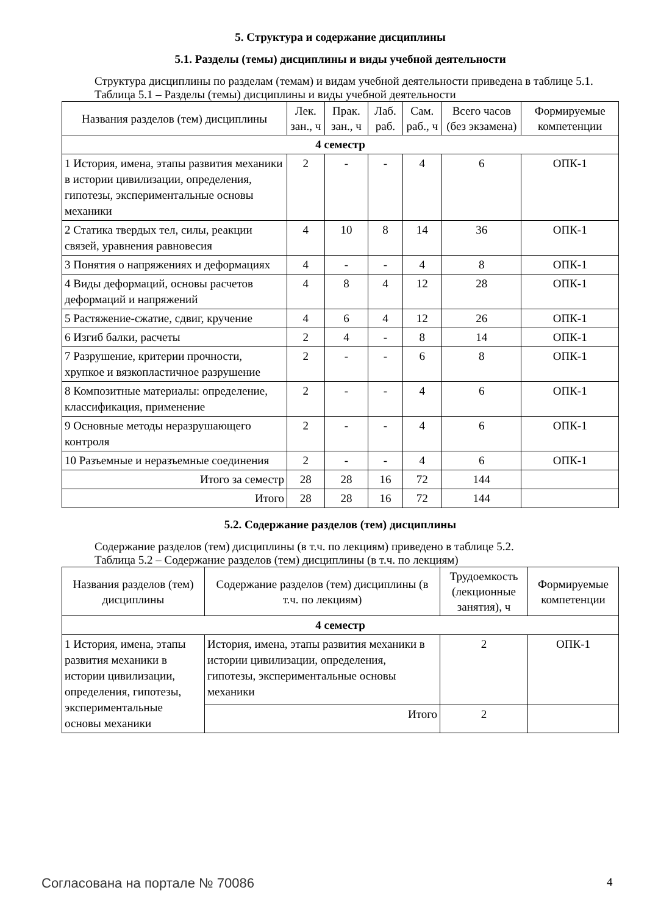5. Структура и содержание дисциплины
5.1. Разделы (темы) дисциплины и виды учебной деятельности
Структура дисциплины по разделам (темам) и видам учебной деятельности приведена в таблице 5.1.
Таблица 5.1 – Разделы (темы) дисциплины и виды учебной деятельности
| Названия разделов (тем) дисциплины | Лек. зан., ч | Прак. зан., ч | Лаб. раб. | Сам. раб., ч | Всего часов (без экзамена) | Формируемые компетенции |
| --- | --- | --- | --- | --- | --- | --- |
| 4 семестр | | | | | | |
| 1 История, имена, этапы развития механики в истории цивилизации, определения, гипотезы, экспериментальные основы механики | 2 | - | - | 4 | 6 | ОПК-1 |
| 2 Статика твердых тел, силы, реакции связей, уравнения равновесия | 4 | 10 | 8 | 14 | 36 | ОПК-1 |
| 3 Понятия о напряжениях и деформациях | 4 | - | - | 4 | 8 | ОПК-1 |
| 4 Виды деформаций, основы расчетов деформаций и напряжений | 4 | 8 | 4 | 12 | 28 | ОПК-1 |
| 5 Растяжение-сжатие, сдвиг, кручение | 4 | 6 | 4 | 12 | 26 | ОПК-1 |
| 6 Изгиб балки, расчеты | 2 | 4 | - | 8 | 14 | ОПК-1 |
| 7 Разрушение, критерии прочности, хрупкое и вязкопластичное разрушение | 2 | - | - | 6 | 8 | ОПК-1 |
| 8 Композитные материалы: определение, классификация, применение | 2 | - | - | 4 | 6 | ОПК-1 |
| 9 Основные методы неразрушающего контроля | 2 | - | - | 4 | 6 | ОПК-1 |
| 10 Разъемные и неразъемные соединения | 2 | - | - | 4 | 6 | ОПК-1 |
| Итого за семестр | 28 | 28 | 16 | 72 | 144 | |
| Итого | 28 | 28 | 16 | 72 | 144 | |
5.2. Содержание разделов (тем) дисциплины
Содержание разделов (тем) дисциплины (в т.ч. по лекциям) приведено в таблице 5.2.
Таблица 5.2 – Содержание разделов (тем) дисциплины (в т.ч. по лекциям)
| Названия разделов (тем) дисциплины | Содержание разделов (тем) дисциплины (в т.ч. по лекциям) | Трудоемкость (лекционные занятия), ч | Формируемые компетенции |
| --- | --- | --- | --- |
| 4 семестр | | | |
| 1 История, имена, этапы развития механики в истории цивилизации, определения, гипотезы, экспериментальные основы механики | История, имена, этапы развития механики в истории цивилизации, определения, гипотезы, экспериментальные основы механики | 2 | ОПК-1 |
| | Итого | 2 | |
Согласована на портале № 70086 4